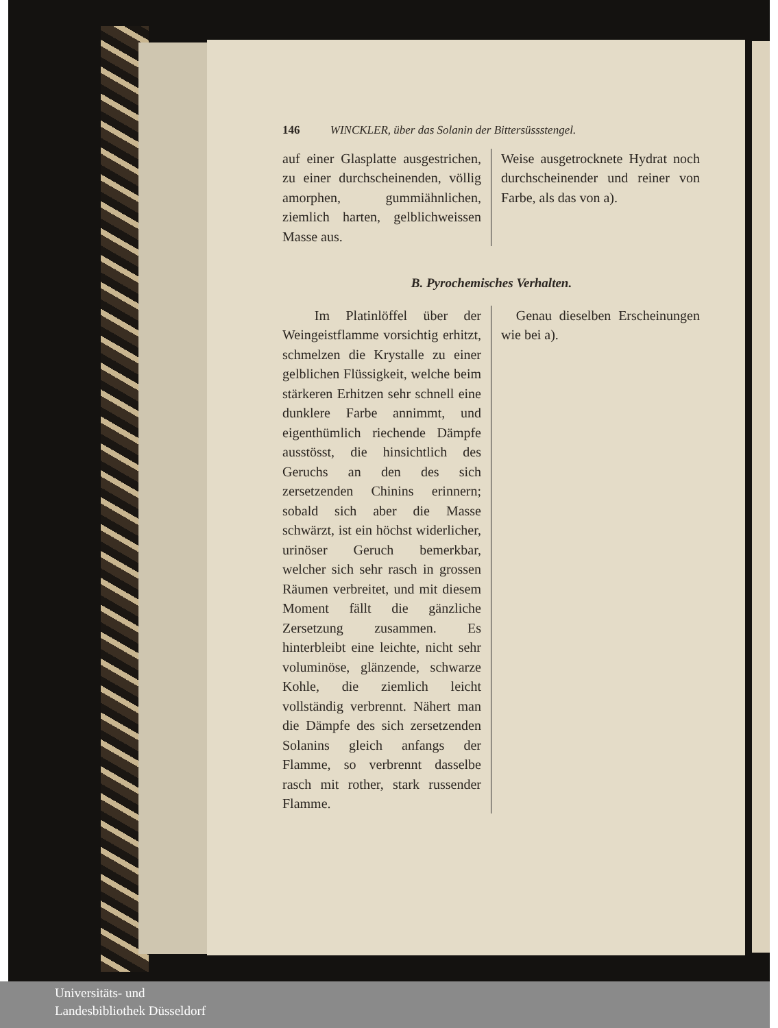146 WINCKLER, über das Solanin der Bittersüssstengel.
auf einer Glasplatte ausgestrichen, zu einer durchscheinenden, völlig amorphen, gummiähnlichen, ziemlich harten, gelblichweissen Masse aus.
Weise ausgetrocknete Hydrat noch durchscheinender und reiner von Farbe, als das von a).
B. Pyrochemisches Verhalten.
Im Platinlöffel über der Weingeistflamme vorsichtig erhitzt, schmelzen die Krystalle zu einer gelblichen Flüssigkeit, welche beim stärkeren Erhitzen sehr schnell eine dunklere Farbe annimmt, und eigenthümlich riechende Dämpfe ausstösst, die hinsichtlich des Geruchs an den des sich zersetzenden Chinins erinnern; sobald sich aber die Masse schwärzt, ist ein höchst widerlicher, urinöser Geruch bemerkbar, welcher sich sehr rasch in grossen Räumen verbreitet, und mit diesem Moment fällt die gänzliche Zersetzung zusammen. Es hinterbleibt eine leichte, nicht sehr voluminöse, glänzende, schwarze Kohle, die ziemlich leicht vollständig verbrennt. Nähert man die Dämpfe des sich zersetzenden Solanins gleich anfangs der Flamme, so verbrennt dasselbe rasch mit rother, stark russender Flamme.
Genau dieselben Erscheinungen wie bei a).
Universitäts- und
Landesbibliothek Düsseldorf